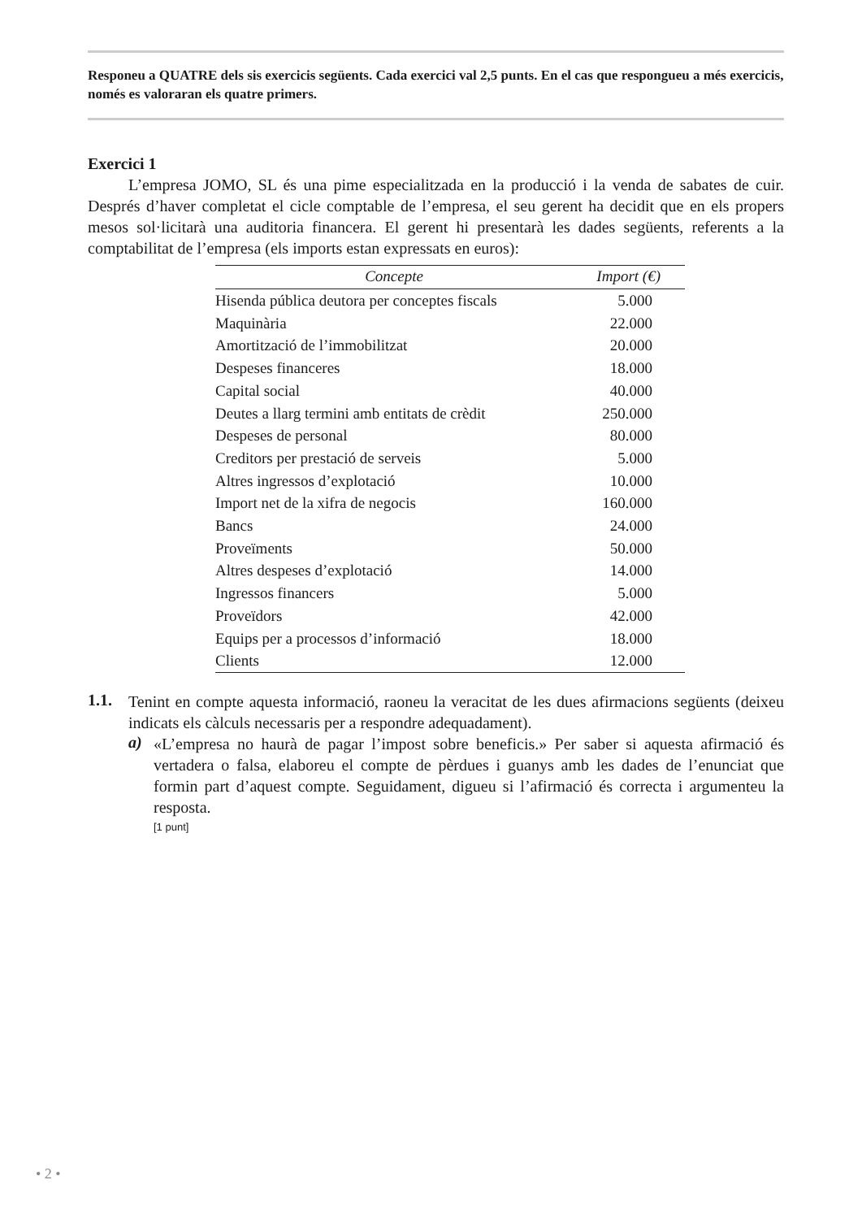Responeu a QUATRE dels sis exercicis següents. Cada exercici val 2,5 punts. En el cas que respon­gueu a més exercicis, només es valoraran els quatre primers.
Exercici 1
L’empresa JOMO, SL és una pime especialitzada en la producció i la venda de sabates de cuir. Després d’haver completat el cicle comptable de l’empresa, el seu gerent ha decidit que en els propers mesos sol·licitarà una auditoria financera. El gerent hi presentarà les dades següents, referents a la comptabilitat de l’empresa (els imports estan expressats en euros):
| Concepte | Import (€) |
| --- | --- |
| Hisenda pública deutora per conceptes fiscals | 5.000 |
| Maquinària | 22.000 |
| Amortització de l’immobilitzat | 20.000 |
| Despeses financeres | 18.000 |
| Capital social | 40.000 |
| Deutes a llarg termini amb entitats de crèdit | 250.000 |
| Despeses de personal | 80.000 |
| Creditors per prestació de serveis | 5.000 |
| Altres ingressos d’explotació | 10.000 |
| Import net de la xifra de negocis | 160.000 |
| Bancs | 24.000 |
| Proveïments | 50.000 |
| Altres despeses d’explotació | 14.000 |
| Ingressos financers | 5.000 |
| Proveïdors | 42.000 |
| Equips per a processos d’informació | 18.000 |
| Clients | 12.000 |
1.1.
Tenint en compte aquesta informació, raoneu la veracitat de les dues afirmacions següents (deixeu indicats els càlculs necessaris per a respondre adequadament).
a)
«L’empresa no haurà de pagar l’impost sobre beneficis.» Per saber si aquesta afir­mació és vertadera o falsa, elaboreu el compte de pèrdues i guanys amb les dades de l’enunciat que formin part d’aquest compte. Seguidament, digueu si l’afirmació és correcta i argumenteu la resposta.
[1 punt]
• 2 •